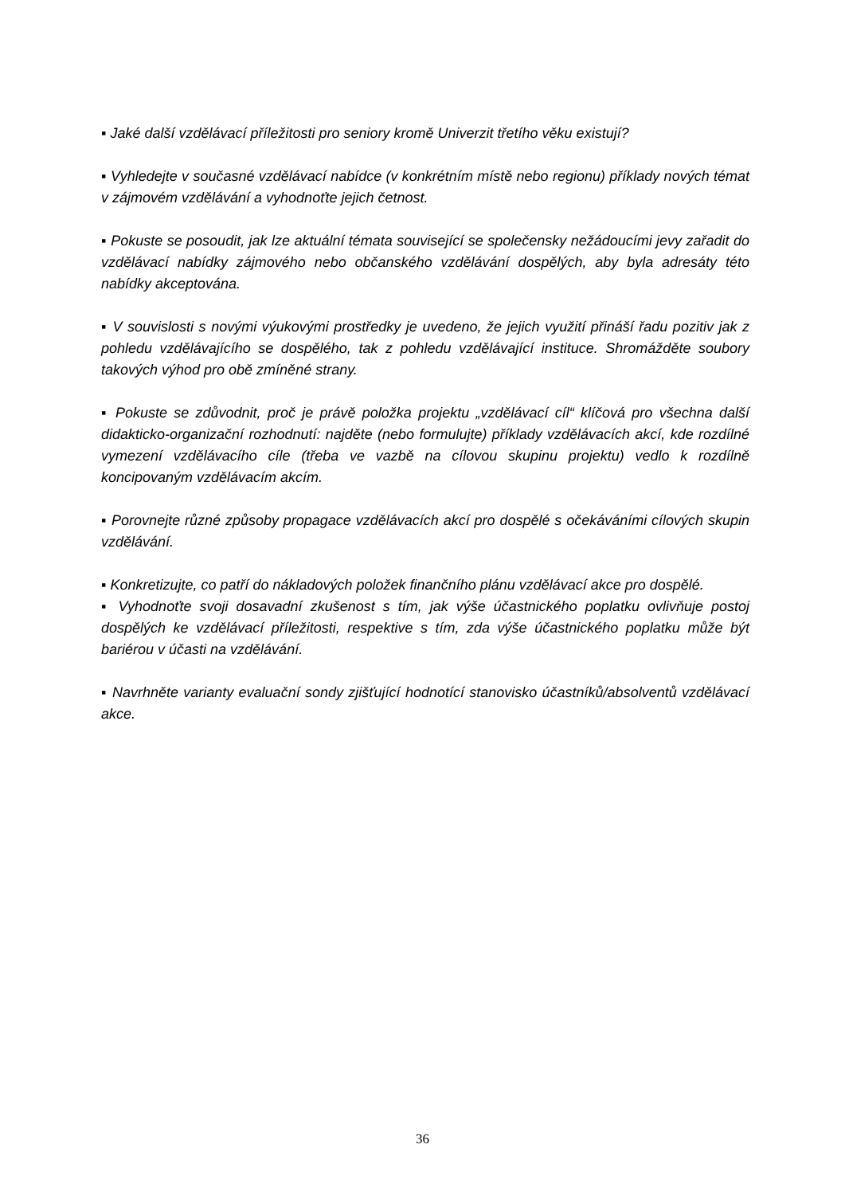▪ Jaké další vzdělávací příležitosti pro seniory kromě Univerzit třetího věku existují?
▪ Vyhledejte v současné vzdělávací nabídce (v konkrétním místě nebo regionu) příklady nových témat v zájmovém vzdělávání a vyhodnoťte jejich četnost.
▪ Pokuste se posoudit, jak lze aktuální témata související se společensky nežádoucími jevy zařadit do vzdělávací nabídky zájmového nebo občanského vzdělávání dospělých, aby byla adresáty této nabídky akceptována.
▪ V souvislosti s novými výukovými prostředky je uvedeno, že jejich využití přináší řadu pozitiv jak z pohledu vzdělávajícího se dospělého, tak z pohledu vzdělávající instituce. Shromážděte soubory takových výhod pro obě zmíněné strany.
▪ Pokuste se zdůvodnit, proč je právě položka projektu „vzdělávací cíl“ klíčová pro všechna další didakticko-organizační rozhodnutí: najděte (nebo formulujte) příklady vzdělávacích akcí, kde rozdílné vymezení vzdělávacího cíle (třeba ve vazbě na cílovou skupinu projektu) vedlo k rozdílně koncipovaným vzdělávacím akcím.
▪ Porovnejte různé způsoby propagace vzdělávacích akcí pro dospělé s očekáváními cílových skupin vzdělávání.
▪ Konkretizujte, co patří do nákladových položek finančního plánu vzdělávací akce pro dospělé.
▪ Vyhodnoťte svoji dosavadní zkušenost s tím, jak výše účastnického poplatku ovlivňuje postoj dospělých ke vzdělávací příležitosti, respektive s tím, zda výše účastnického poplatku může být bariérou v účasti na vzdělávání.
▪ Navrhněte varianty evaluační sondy zjišťující hodnotící stanovisko účastníků/absolventů vzdělávací akce.
36